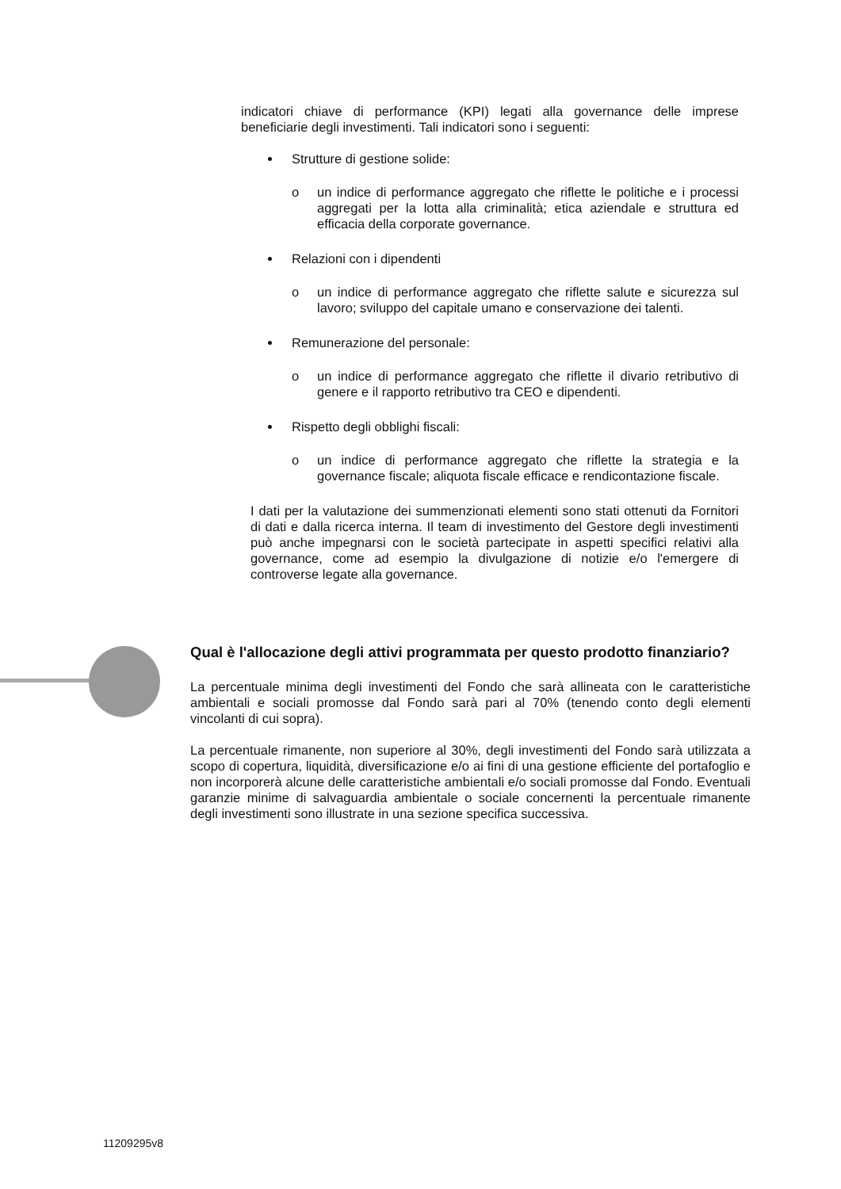indicatori chiave di performance (KPI) legati alla governance delle imprese beneficiarie degli investimenti. Tali indicatori sono i seguenti:
Strutture di gestione solide:
o un indice di performance aggregato che riflette le politiche e i processi aggregati per la lotta alla criminalità; etica aziendale e struttura ed efficacia della corporate governance.
Relazioni con i dipendenti
o un indice di performance aggregato che riflette salute e sicurezza sul lavoro; sviluppo del capitale umano e conservazione dei talenti.
Remunerazione del personale:
o un indice di performance aggregato che riflette il divario retributivo di genere e il rapporto retributivo tra CEO e dipendenti.
Rispetto degli obblighi fiscali:
o un indice di performance aggregato che riflette la strategia e la governance fiscale; aliquota fiscale efficace e rendicontazione fiscale.
I dati per la valutazione dei summenzionati elementi sono stati ottenuti da Fornitori di dati e dalla ricerca interna. Il team di investimento del Gestore degli investimenti può anche impegnarsi con le società partecipate in aspetti specifici relativi alla governance, come ad esempio la divulgazione di notizie e/o l'emergere di controverse legate alla governance.
Qual è l'allocazione degli attivi programmata per questo prodotto finanziario?
La percentuale minima degli investimenti del Fondo che sarà allineata con le caratteristiche ambientali e sociali promosse dal Fondo sarà pari al 70% (tenendo conto degli elementi vincolanti di cui sopra).
La percentuale rimanente, non superiore al 30%, degli investimenti del Fondo sarà utilizzata a scopo di copertura, liquidità, diversificazione e/o ai fini di una gestione efficiente del portafoglio e non incorporerà alcune delle caratteristiche ambientali e/o sociali promosse dal Fondo. Eventuali garanzie minime di salvaguardia ambientale o sociale concernenti la percentuale rimanente degli investimenti sono illustrate in una sezione specifica successiva.
11209295v8